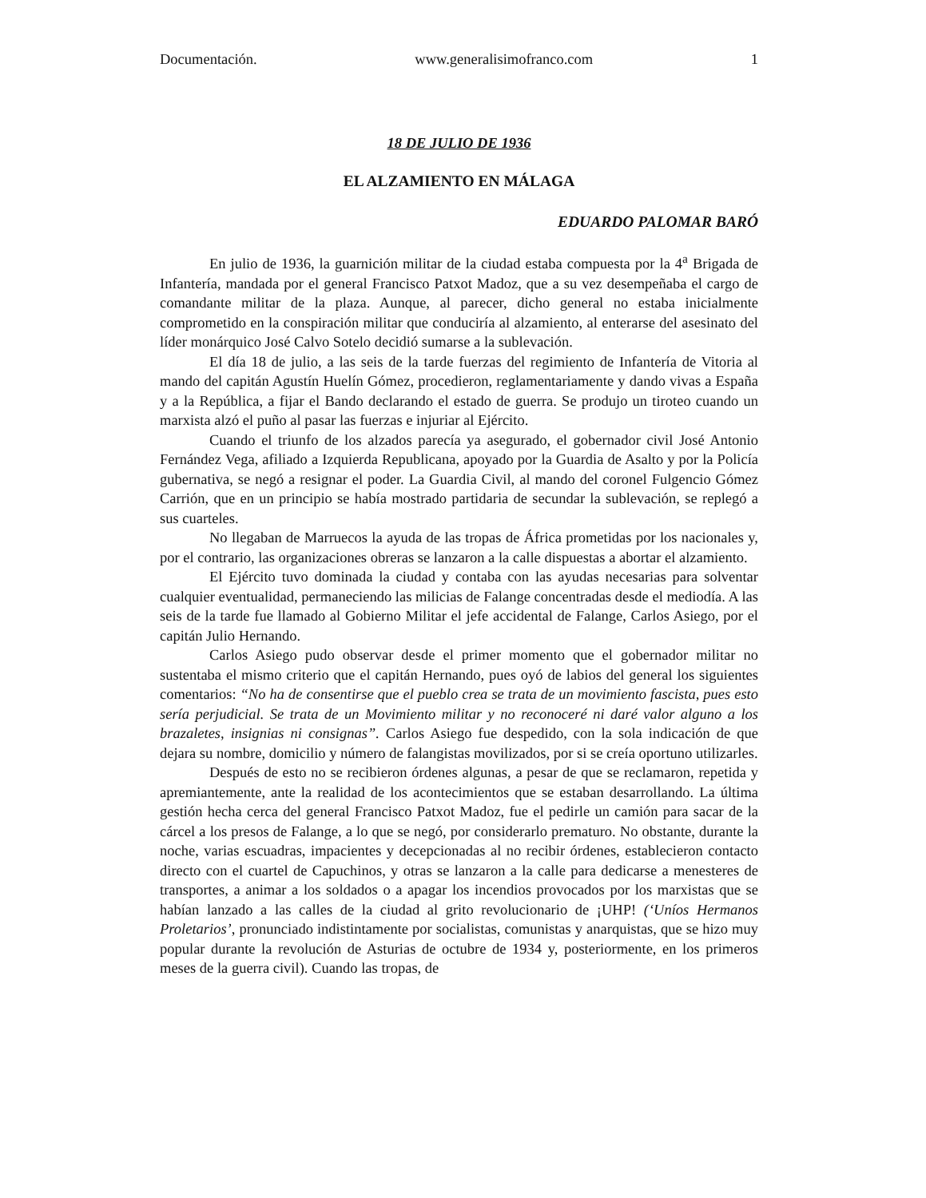Documentación. www.generalisimofranco.com 1
18 DE JULIO DE 1936
EL ALZAMIENTO EN MÁLAGA
EDUARDO PALOMAR BARÓ
En julio de 1936, la guarnición militar de la ciudad estaba compuesta por la 4<sup>a</sup> Brigada de Infantería, mandada por el general Francisco Patxot Madoz, que a su vez desempeñaba el cargo de comandante militar de la plaza. Aunque, al parecer, dicho general no estaba inicialmente comprometido en la conspiración militar que conduciría al alzamiento, al enterarse del asesinato del líder monárquico José Calvo Sotelo decidió sumarse a la sublevación.
El día 18 de julio, a las seis de la tarde fuerzas del regimiento de Infantería de Vitoria al mando del capitán Agustín Huelín Gómez, procedieron, reglamentariamente y dando vivas a España y a la República, a fijar el Bando declarando el estado de guerra. Se produjo un tiroteo cuando un marxista alzó el puño al pasar las fuerzas e injuriar al Ejército.
Cuando el triunfo de los alzados parecía ya asegurado, el gobernador civil José Antonio Fernández Vega, afiliado a Izquierda Republicana, apoyado por la Guardia de Asalto y por la Policía gubernativa, se negó a resignar el poder. La Guardia Civil, al mando del coronel Fulgencio Gómez Carrión, que en un principio se había mostrado partidaria de secundar la sublevación, se replegó a sus cuarteles.
No llegaban de Marruecos la ayuda de las tropas de África prometidas por los nacionales y, por el contrario, las organizaciones obreras se lanzaron a la calle dispuestas a abortar el alzamiento.
El Ejército tuvo dominada la ciudad y contaba con las ayudas necesarias para solventar cualquier eventualidad, permaneciendo las milicias de Falange concentradas desde el mediodía. A las seis de la tarde fue llamado al Gobierno Militar el jefe accidental de Falange, Carlos Asiego, por el capitán Julio Hernando.
Carlos Asiego pudo observar desde el primer momento que el gobernador militar no sustentaba el mismo criterio que el capitán Hernando, pues oyó de labios del general los siguientes comentarios: “No ha de consentirse que el pueblo crea se trata de un movimiento fascista, pues esto sería perjudicial. Se trata de un Movimiento militar y no reconoceré ni daré valor alguno a los brazaletes, insignias ni consignas”. Carlos Asiego fue despedido, con la sola indicación de que dejara su nombre, domicilio y número de falangistas movilizados, por si se creía oportuno utilizarles.
Después de esto no se recibieron órdenes algunas, a pesar de que se reclamaron, repetida y apremiantemente, ante la realidad de los acontecimientos que se estaban desarrollando. La última gestión hecha cerca del general Francisco Patxot Madoz, fue el pedirle un camión para sacar de la cárcel a los presos de Falange, a lo que se negó, por considerarlo prematuro. No obstante, durante la noche, varias escuadras, impacientes y decepcionadas al no recibir órdenes, establecieron contacto directo con el cuartel de Capuchinos, y otras se lanzaron a la calle para dedicarse a menesteres de transportes, a animar a los soldados o a apagar los incendios provocados por los marxistas que se habían lanzado a las calles de la ciudad al grito revolucionario de ¡UHP! (‘Uníos Hermanos Proletarios’, pronunciado indistintamente por socialistas, comunistas y anarquistas, que se hizo muy popular durante la revolución de Asturias de octubre de 1934 y, posteriormente, en los primeros meses de la guerra civil). Cuando las tropas, de